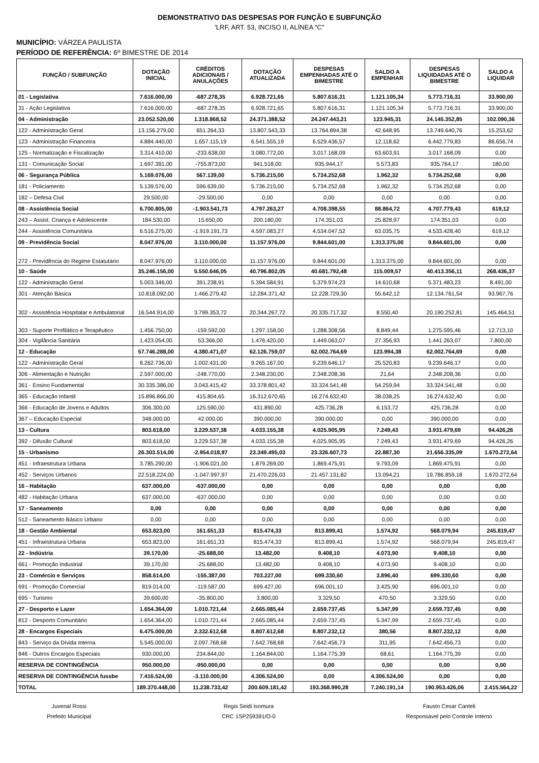DEMONSTRATIVO DAS DESPESAS POR FUNÇÃO E SUBFUNÇÃO
'LRF, ART. 53, INCISO II, ALÍNEA "C"
MUNICÍPIO: VÁRZEA PAULISTA
PERÍODO DE REFERÊNCIA: 6º BIMESTRE DE 2014
| FUNÇÃO / SUBFUNÇÃO | DOTAÇÃO INICIAL | CRÉDITOS ADICIONAIS / ANULAÇÕES | DOTAÇÃO ATUALIZADA | DESPESAS EMPENHADAS ATÉ O BIMESTRE | SALDO A EMPENHAR | DESPESAS LIQUIDADAS ATÉ O BIMESTRE | SALDO A LIQUIDAR |
| --- | --- | --- | --- | --- | --- | --- | --- |
| 01 - Legislativa | 7.616.000,00 | -687.278,35 | 6.928.721,65 | 5.807.616,31 | 1.121.105,34 | 5.773.716,31 | 33.900,00 |
| 31 - Ação Legislativa | 7.616.000,00 | -687.278,35 | 6.928.721,65 | 5.807.616,31 | 1.121.105,34 | 5.773.716,31 | 33.900,00 |
| 04 - Administração | 23.052.520,00 | 1.318.868,52 | 24.371.388,52 | 24.247.443,21 | 123.945,31 | 24.145.352,85 | 102.090,36 |
| 122 - Administração Geral | 13.156.279,00 | 651.264,33 | 13.807.543,33 | 13.764.894,38 | 42.648,95 | 13.749.640,76 | 15.253,62 |
| 123 - Administração Financeira | 4.884.440,00 | 1.657.115,19 | 6.541.555,19 | 6.529.436,57 | 12.118,62 | 6.442.779,83 | 86.656,74 |
| 125 - Normatização e Fiscalização | 3.314.410,00 | -233.638,00 | 3.080.772,00 | 3.017.168,09 | 63.603,91 | 3.017.168,09 | 0,00 |
| 131 - Comunicação Social | 1.697.391,00 | -755.873,00 | 941.518,00 | 935.944,17 | 5.573,83 | 935.764,17 | 180,00 |
| 06 - Segurança Pública | 5.169.076,00 | 567.139,00 | 5.736.215,00 | 5.734.252,68 | 1.962,32 | 5.734.252,68 | 0,00 |
| 181 - Policiamento | 5.139.576,00 | 596.639,00 | 5.736.215,00 | 5.734.252,68 | 1.962,32 | 5.734.252,68 | 0,00 |
| 182 – Defesa Civil | 29.500,00 | -29.500,00 | 0,00 | 0,00 | 0,00 | 0,00 | 0,00 |
| 08 - Assistência Social | 6.700.805,00 | -1.903.541,73 | 4.797.263,27 | 4.708.398,55 | 88.864,72 | 4.707.779,43 | 619,12 |
| 243 – Assist. Criança e Adolescente | 184.530,00 | 15.650,00 | 200.180,00 | 174.351,03 | 25.828,97 | 174.351,03 | 0,00 |
| 244 - Assistência Comunitária | 6.516.275,00 | -1.919.191,73 | 4.597.083,27 | 4.534.047,52 | 63.035,75 | 4.533.428,40 | 619,12 |
| 09 - Previdência Social | 8.047.976,00 | 3.110.000,00 | 11.157.976,00 | 9.844.601,00 | 1.313.375,00 | 9.844.601,00 | 0,00 |
| 272 - Previdência do Regime Estatutário | 8.047.976,00 | 3.110.000,00 | 11.157.976,00 | 9.844.601,00 | 1.313.375,00 | 9.844.601,00 | 0,00 |
| 10 - Saúde | 35.246.156,00 | 5.550.646,05 | 40.796.802,05 | 40.681.792,48 | 115.009,57 | 40.413.356,11 | 268.436,37 |
| 122 - Administração Geral | 5.003.346,00 | 391.238,91 | 5.394.584,91 | 5.379.974,23 | 14.610,68 | 5.371.483,23 | 8.491,00 |
| 301 - Atenção Básica | 10.818.092,00 | 1.466.279,42 | 12.284.371,42 | 12.228.729,30 | 55.642,12 | 12.134.761,54 | 93.967,76 |
| 302 - Assistência Hospitalar e Ambulatorial | 16.544.914,00 | 3.799.353,72 | 20.344.267,72 | 20.335.717,32 | 8.550,40 | 20.190.252,81 | 145.464,51 |
| 303 - Suporte Profilático e Terapêutico | 1.456.750,00 | -159.592,00 | 1.297.158,00 | 1.288.308,56 | 8.849,44 | 1.275.595,46 | 12.713,10 |
| 304 - Vigilância Sanitária | 1.423.054,00 | 53.366,00 | 1.476.420,00 | 1.449.063,07 | 27.356,93 | 1.441.263,07 | 7.800,00 |
| 12 - Educação | 57.746.288,00 | 4.380.471,07 | 62.126.759,07 | 62.002.764,69 | 123.994,38 | 62.002.764,69 | 0,00 |
| 122 - Administração Geral | 8.262.736,00 | 1.002.431,00 | 9.265.167,00 | 9.239.646,17 | 25.520,83 | 9.239.646,17 | 0,00 |
| 306 - Alimentação e Nutrição | 2.597.000,00 | -248.770,00 | 2.348.230,00 | 2.348.208,36 | 21,64 | 2.348.208,36 | 0,00 |
| 361 - Ensino Fundamental | 30.335.386,00 | 3.043.415,42 | 33.378.801,42 | 33.324.541,48 | 54.259,94 | 33.324.541,48 | 0,00 |
| 365 - Educação Infantil | 15.896.866,00 | 415.804,65 | 16.312.670,65 | 16.274.632,40 | 38.038,25 | 16.274.632,40 | 0,00 |
| 366 - Educação de Jovens e Adultos | 306.300,00 | 125.590,00 | 431.890,00 | 425.736,28 | 6.153,72 | 425.736,28 | 0,00 |
| 367 – Educação Especial | 348.000,00 | 42.000,00 | 390.000,00 | 390.000,00 | 0,00 | 390.000,00 | 0,00 |
| 13 - Cultura | 803.618,00 | 3.229.537,38 | 4.033.155,38 | 4.025.905,95 | 7.249,43 | 3.931.479,69 | 94.426,26 |
| 392 - Difusão Cultural | 803.618,00 | 3.229.537,38 | 4.033.155,38 | 4.025.905,95 | 7.249,43 | 3.931.479,69 | 94.426,26 |
| 15 - Urbanismo | 26.303.514,00 | -2.954.018,97 | 23.349.495,03 | 23.326.607,73 | 22.887,30 | 21.656.335,09 | 1.670.272,64 |
| 451 - Infraestrutura Urbana | 3.785.290,00 | -1.906.021,00 | 1.879.269,00 | 1.869.475,91 | 9.793,09 | 1.869.475,91 | 0,00 |
| 452 - Serviços Urbanos | 22.518.224,00 | -1.047.997,97 | 21.470.226,03 | 21.457.131,82 | 13.094,21 | 19.786.859,18 | 1.670.272,64 |
| 16 - Habitação | 637.000,00 | -637.000,00 | 0,00 | 0,00 | 0,00 | 0,00 | 0,00 |
| 482 - Habitação Urbana | 637.000,00 | -637.000,00 | 0,00 | 0,00 | 0,00 | 0,00 | 0,00 |
| 17 - Saneamento | 0,00 | 0,00 | 0,00 | 0,00 | 0,00 | 0,00 | 0,00 |
| 512 - Saneamento Básico Urbano | 0,00 | 0,00 | 0,00 | 0,00 | 0,00 | 0,00 | 0,00 |
| 18 - Gestão Ambiental | 653.823,00 | 161.651,33 | 815.474,33 | 813.899,41 | 1.574,92 | 568.079,94 | 245.819,47 |
| 451 - Infraestrutura Urbana | 653.823,00 | 161.651,33 | 815.474,33 | 813.899,41 | 1.574,92 | 568.079,94 | 245.819,47 |
| 22 - Indústria | 39.170,00 | -25.688,00 | 13.482,00 | 9.408,10 | 4.073,90 | 9.408,10 | 0,00 |
| 661 - Promoção Industrial | 39.170,00 | -25.688,00 | 13.482,00 | 9.408,10 | 4.073,90 | 9.408,10 | 0,00 |
| 23 - Comércio e Serviços | 858.614,00 | -155.387,00 | 703.227,00 | 699.330,60 | 3.896,40 | 699.330,60 | 0,00 |
| 691 - Promoção Comercial | 819.014,00 | -119.587,00 | 699.427,00 | 696.001,10 | 3.425,90 | 696.001,10 | 0,00 |
| 695 - Turismo | 39.600,00 | -35.800,00 | 3.800,00 | 3.329,50 | 470,50 | 3.329,50 | 0,00 |
| 27 - Desporto e Lazer | 1.654.364,00 | 1.010.721,44 | 2.665.085,44 | 2.659.737,45 | 5.347,99 | 2.659.737,45 | 0,00 |
| 812 - Desporto Comunitário | 1.654.364,00 | 1.010.721,44 | 2.665.085,44 | 2.659.737,45 | 5.347,99 | 2.659.737,45 | 0,00 |
| 28 - Encargos Especiais | 6.475.000,00 | 2.332.612,68 | 8.807.612,68 | 8.807.232,12 | 380,56 | 8.807.232,12 | 0,00 |
| 843 - Serviço da Dívida Interna | 5.545.000,00 | 2.097.768,68 | 7.642.768,68 | 7.642.456,73 | 311,95 | 7.642.456,73 | 0,00 |
| 846 - Outros Encargos Especiais | 930.000,00 | 234.844,00 | 1.164.844,00 | 1.164.775,39 | 68,61 | 1.164.775,39 | 0,00 |
| RESERVA DE CONTINGÊNCIA | 950.000,00 | -950.000,00 | 0,00 | 0,00 | 0,00 | 0,00 | 0,00 |
| RESERVA DE CONTINGÊNCIA fussbe | 7.416.524,00 | -3.110.000,00 | 4.306.524,00 | 0,00 | 4.306.524,00 | 0,00 | 0,00 |
| TOTAL | 189.370.448,00 | 11.238.733,42 | 200.609.181,42 | 193.368.990,28 | 7.240.191,14 | 190.953.426,06 | 2.415.564,22 |
Juvenal Rossi
Prefeito Municipal
Regis Seidi Isomura
CRC 1SP259391/O-0
Fausto Cesar Canteli
Responsável pelo Controle Interno